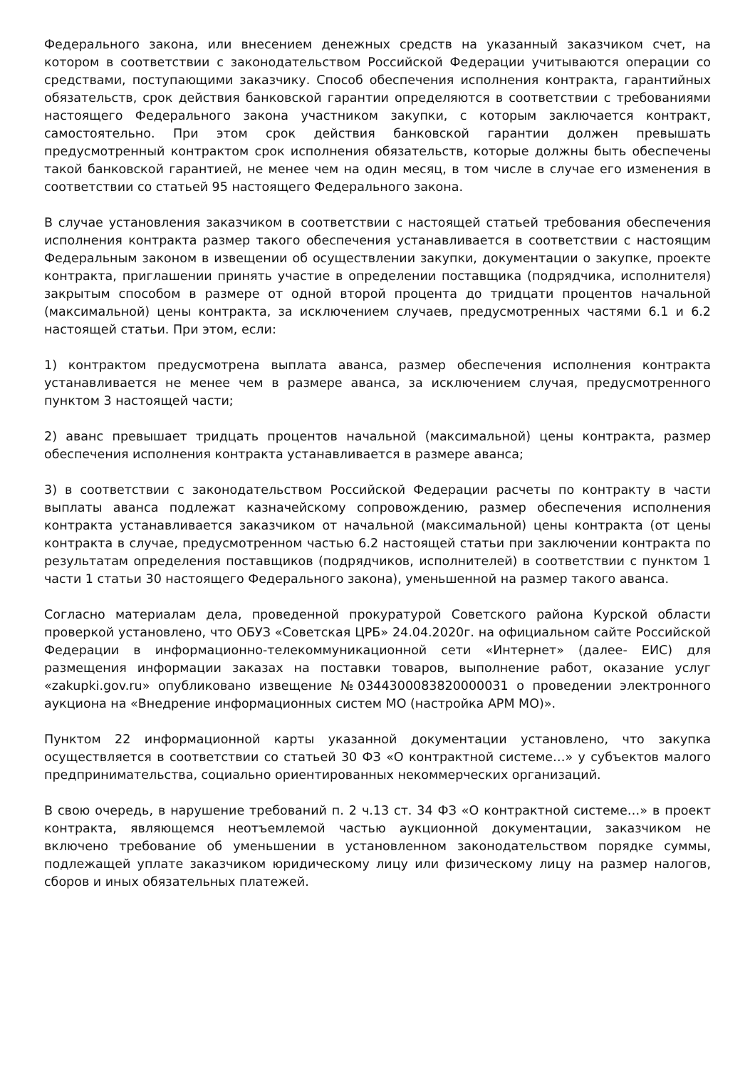Федерального закона, или внесением денежных средств на указанный заказчиком счет, на котором в соответствии с законодательством Российской Федерации учитываются операции со средствами, поступающими заказчику. Способ обеспечения исполнения контракта, гарантийных обязательств, срок действия банковской гарантии определяются в соответствии с требованиями настоящего Федерального закона участником закупки, с которым заключается контракт, самостоятельно. При этом срок действия банковской гарантии должен превышать предусмотренный контрактом срок исполнения обязательств, которые должны быть обеспечены такой банковской гарантией, не менее чем на один месяц, в том числе в случае его изменения в соответствии со статьей 95 настоящего Федерального закона.
В случае установления заказчиком в соответствии с настоящей статьей требования обеспечения исполнения контракта размер такого обеспечения устанавливается в соответствии с настоящим Федеральным законом в извещении об осуществлении закупки, документации о закупке, проекте контракта, приглашении принять участие в определении поставщика (подрядчика, исполнителя) закрытым способом в размере от одной второй процента до тридцати процентов начальной (максимальной) цены контракта, за исключением случаев, предусмотренных частями 6.1 и 6.2 настоящей статьи. При этом, если:
1) контрактом предусмотрена выплата аванса, размер обеспечения исполнения контракта устанавливается не менее чем в размере аванса, за исключением случая, предусмотренного пунктом 3 настоящей части;
2) аванс превышает тридцать процентов начальной (максимальной) цены контракта, размер обеспечения исполнения контракта устанавливается в размере аванса;
3) в соответствии с законодательством Российской Федерации расчеты по контракту в части выплаты аванса подлежат казначейскому сопровождению, размер обеспечения исполнения контракта устанавливается заказчиком от начальной (максимальной) цены контракта (от цены контракта в случае, предусмотренном частью 6.2 настоящей статьи при заключении контракта по результатам определения поставщиков (подрядчиков, исполнителей) в соответствии с пунктом 1 части 1 статьи 30 настоящего Федерального закона), уменьшенной на размер такого аванса.
Согласно материалам дела, проведенной прокуратурой Советского района Курской области проверкой установлено, что ОБУЗ «Советская ЦРБ» 24.04.2020г. на официальном сайте Российской Федерации в информационно-телекоммуникационной сети «Интернет» (далее- ЕИС) для размещения информации заказах на поставки товаров, выполнение работ, оказание услуг «zakupki.gov.ru» опубликовано извещение №0344300083820000031 о проведении электронного аукциона на «Внедрение информационных систем МО (настройка АРМ МО)».
Пунктом 22 информационной карты указанной документации установлено, что закупка осуществляется в соответствии со статьей 30 ФЗ «О контрактной системе…» у субъектов малого предпринимательства, социально ориентированных некоммерческих организаций.
В свою очередь, в нарушение требований п. 2 ч.13 ст. 34 ФЗ «О контрактной системе…» в проект контракта, являющемся неотъемлемой частью аукционной документации, заказчиком не включено требование об уменьшении в установленном законодательством порядке суммы, подлежащей уплате заказчиком юридическому лицу или физическому лицу на размер налогов, сборов и иных обязательных платежей.